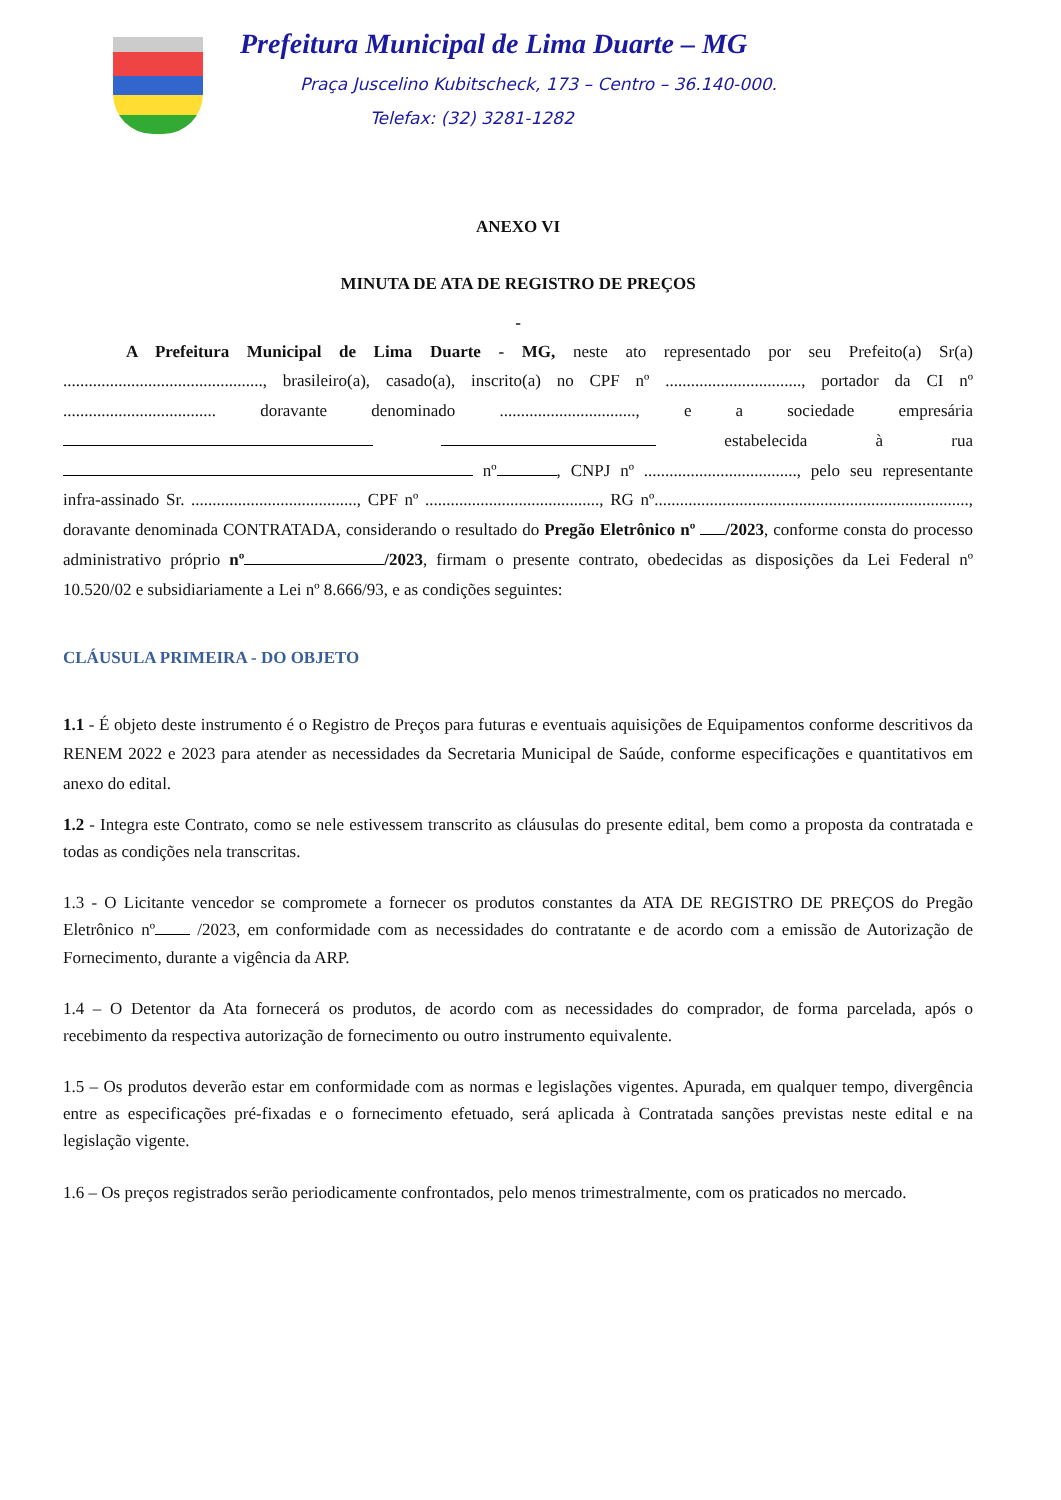Prefeitura Municipal de Lima Duarte – MG
Praça Juscelino Kubitscheck, 173 – Centro – 36.140-000.
Telefax: (32) 3281-1282
ANEXO VI
MINUTA DE ATA DE REGISTRO DE PREÇOS
-
A Prefeitura Municipal de Lima Duarte - MG, neste ato representado por seu Prefeito(a) Sr(a) ..............................................., brasileiro(a), casado(a), inscrito(a) no CPF nº ................................, portador da CI nº .................................... doravante denominado ................................, e a sociedade empresária estabelecida à rua nº , CNPJ nº ...................................., pelo seu representante infra-assinado Sr. ......................................., CPF nº ........................................., RG nº.........................................................................., doravante denominada CONTRATADA, considerando o resultado do Pregão Eletrônico nº /2023, conforme consta do processo administrativo próprio nº /2023, firmam o presente contrato, obedecidas as disposições da Lei Federal nº 10.520/02 e subsidiariamente a Lei nº 8.666/93, e as condições seguintes:
CLÁUSULA PRIMEIRA - DO OBJETO
1.1 - É objeto deste instrumento é o Registro de Preços para futuras e eventuais aquisições de Equipamentos conforme descritivos da RENEM 2022 e 2023 para atender as necessidades da Secretaria Municipal de Saúde, conforme especificações e quantitativos em anexo do edital.
1.2 - Integra este Contrato, como se nele estivessem transcrito as cláusulas do presente edital, bem como a proposta da contratada e todas as condições nela transcritas.
1.3 - O Licitante vencedor se compromete a fornecer os produtos constantes da ATA DE REGISTRO DE PREÇOS do Pregão Eletrônico nº /2023, em conformidade com as necessidades do contratante e de acordo com a emissão de Autorização de Fornecimento, durante a vigência da ARP.
1.4 – O Detentor da Ata fornecerá os produtos, de acordo com as necessidades do comprador, de forma parcelada, após o recebimento da respectiva autorização de fornecimento ou outro instrumento equivalente.
1.5 – Os produtos deverão estar em conformidade com as normas e legislações vigentes. Apurada, em qualquer tempo, divergência entre as especificações pré-fixadas e o fornecimento efetuado, será aplicada à Contratada sanções previstas neste edital e na legislação vigente.
1.6 – Os preços registrados serão periodicamente confrontados, pelo menos trimestralmente, com os praticados no mercado.